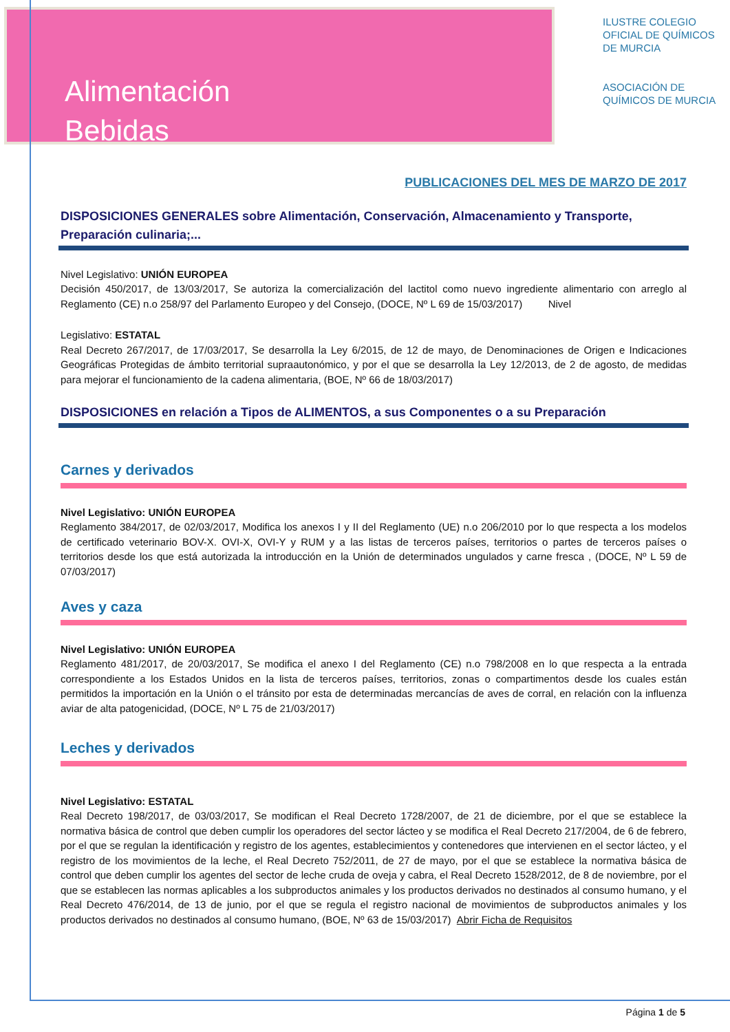Alimentación
Bebidas
ILUSTRE COLEGIO
OFICIAL DE QUÍMICOS
DE MURCIA
ASOCIACIÓN DE
QUÍMICOS DE MURCIA
PUBLICACIONES DEL MES DE MARZO DE 2017
DISPOSICIONES GENERALES sobre Alimentación, Conservación, Almacenamiento y Transporte, Preparación culinaria;...
Nivel Legislativo: UNIÓN EUROPEA
Decisión 450/2017, de 13/03/2017, Se autoriza la comercialización del lactitol como nuevo ingrediente alimentario con arreglo al Reglamento (CE) n.o 258/97 del Parlamento Europeo y del Consejo, (DOCE, Nº L 69 de 15/03/2017) Nivel
Legislativo: ESTATAL
Real Decreto 267/2017, de 17/03/2017, Se desarrolla la Ley 6/2015, de 12 de mayo, de Denominaciones de Origen e Indicaciones Geográficas Protegidas de ámbito territorial supraautonómico, y por el que se desarrolla la Ley 12/2013, de 2 de agosto, de medidas para mejorar el funcionamiento de la cadena alimentaria, (BOE, Nº 66 de 18/03/2017)
DISPOSICIONES en relación a Tipos de ALIMENTOS, a sus Componentes o a su Preparación
Carnes y derivados
Nivel Legislativo: UNIÓN EUROPEA
Reglamento 384/2017, de 02/03/2017, Modifica los anexos I y II del Reglamento (UE) n.o 206/2010 por lo que respecta a los modelos de certificado veterinario BOV-X. OVI-X, OVI-Y y RUM y a las listas de terceros países, territorios o partes de terceros países o territorios desde los que está autorizada la introducción en la Unión de determinados ungulados y carne fresca , (DOCE, Nº L 59 de 07/03/2017)
Aves y caza
Nivel Legislativo: UNIÓN EUROPEA
Reglamento 481/2017, de 20/03/2017, Se modifica el anexo I del Reglamento (CE) n.o 798/2008 en lo que respecta a la entrada correspondiente a los Estados Unidos en la lista de terceros países, territorios, zonas o compartimentos desde los cuales están permitidos la importación en la Unión o el tránsito por esta de determinadas mercancías de aves de corral, en relación con la influenza aviar de alta patogenicidad, (DOCE, Nº L 75 de 21/03/2017)
Leches y derivados
Nivel Legislativo: ESTATAL
Real Decreto 198/2017, de 03/03/2017, Se modifican el Real Decreto 1728/2007, de 21 de diciembre, por el que se establece la normativa básica de control que deben cumplir los operadores del sector lácteo y se modifica el Real Decreto 217/2004, de 6 de febrero, por el que se regulan la identificación y registro de los agentes, establecimientos y contenedores que intervienen en el sector lácteo, y el registro de los movimientos de la leche, el Real Decreto 752/2011, de 27 de mayo, por el que se establece la normativa básica de control que deben cumplir los agentes del sector de leche cruda de oveja y cabra, el Real Decreto 1528/2012, de 8 de noviembre, por el que se establecen las normas aplicables a los subproductos animales y los productos derivados no destinados al consumo humano, y el Real Decreto 476/2014, de 13 de junio, por el que se regula el registro nacional de movimientos de subproductos animales y los productos derivados no destinados al consumo humano, (BOE, Nº 63 de 15/03/2017) Abrir Ficha de Requisitos
Página 1 de 5